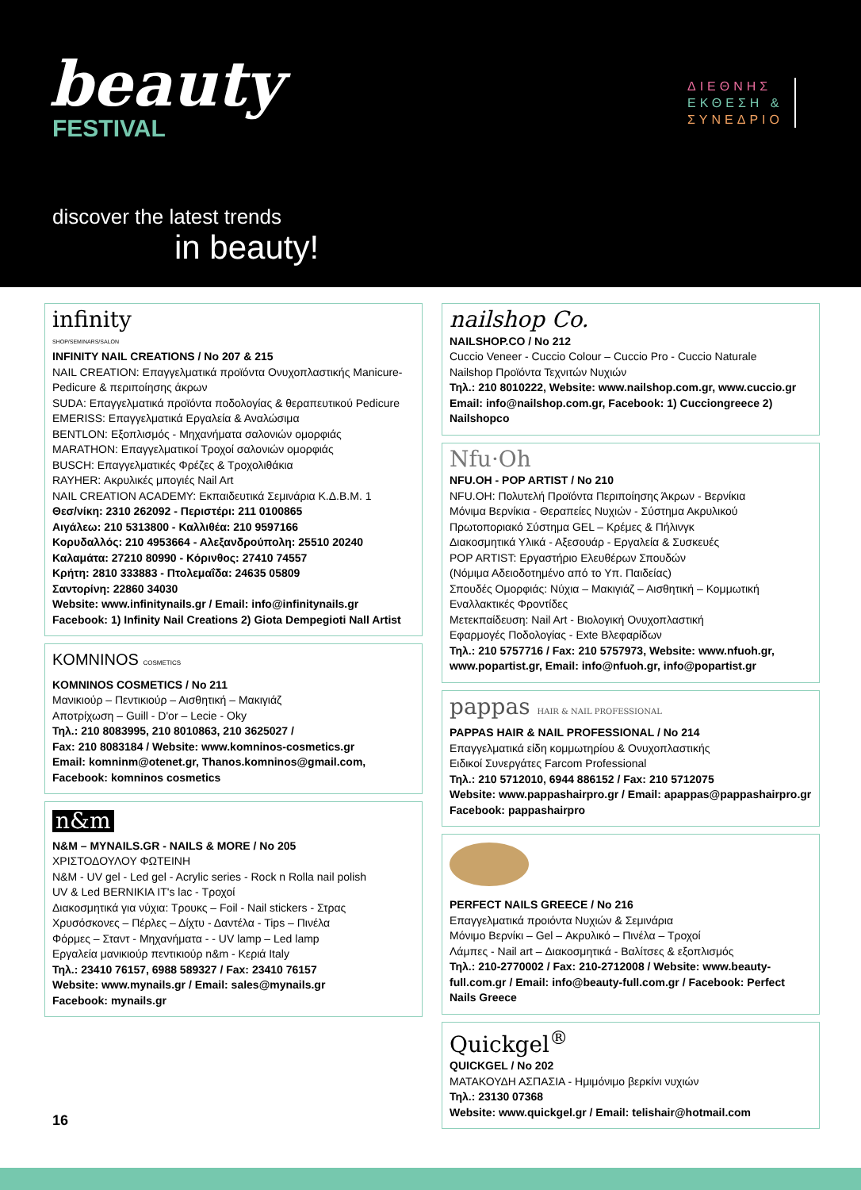beauty
FESTIVAL
ΔΙΕΘΝΗΣ
ΕΚΘΕΣΗ &
ΣΥΝΕΔΡΙΟ
discover the latest trends
in beauty!
infinity
SHOP/SEMINARS/SALON
INFINITY NAIL CREATIONS / No 207 & 215
NAIL CREATION: Επαγγελματικά προϊόντα Ονυχοπλαστικής Manicure-Pedicure & περιποίησης άκρων
SUDA: Επαγγελματικά προϊόντα ποδολογίας & θεραπευτικού Pedicure
EMERISS: Επαγγελματικά Εργαλεία & Αναλώσιμα
BENTLON: Εξοπλισμός - Μηχανήματα σαλονιών ομορφιάς
MARATHON: Επαγγελματικοί Τροχοί σαλονιών ομορφιάς
BUSCH: Επαγγελματικές Φρέζες & Τροχολιθάκια
RAYHER: Ακρυλικές μπογιές Nail Art
NAIL CREATION ACADEMY: Εκπαιδευτικά Σεμινάρια Κ.Δ.Β.Μ. 1
Θεσ/νίκη: 2310 262092 - Περιστέρι: 211 0100865
Αιγάλεω: 210 5313800 - Καλλιθέα: 210 9597166
Κορυδαλλός: 210 4953664 - Αλεξανδρούπολη: 25510 20240
Καλαμάτα: 27210 80990 - Κόρινθος: 27410 74557
Κρήτη: 2810 333883 - Πτολεμαΐδα: 24635 05809
Σαντορίνη: 22860 34030
Website: www.infinitynails.gr / Email: info@infinitynails.gr
Facebook: 1) Infinity Nail Creations 2) Giota Dempegioti Nall Artist
KOMNINOS COSMETICS
KOMNINOS COSMETICS / No 211
Μανικιούρ – Πεντικιούρ – Αισθητική – Μακιγιάζ
Αποτρίχωση – Guill - D'or – Lecie - Oky
Τηλ.: 210 8083995, 210 8010863, 210 3625027 /
Fax: 210 8083184 / Website: www.komninos-cosmetics.gr
Email: komninm@otenet.gr, Thanos.komninos@gmail.com,
Facebook: komninos cosmetics
n&m
N&M – MYNAILS.GR - NAILS & MORE / No 205
ΧΡΙΣΤΟΔΟΥΛΟΥ ΦΩΤΕΙΝΗ
N&M - UV gel - Led gel - Acrylic series - Rock n Rolla nail polish
UV & Led BERNIKIA IT's lac - Τροχοί
Διακοσμητικά για νύχια: Τρουκς – Foil - Nail stickers - Στρας
Χρυσόσκονες – Πέρλες – Δίχτυ - Δαντέλα - Tips – Πινέλα
Φόρμες – Σταντ - Μηχανήματα - - UV lamp – Led lamp
Εργαλεία μανικιούρ πεντικιούρ n&m - Κεριά Italy
Τηλ.: 23410 76157, 6988 589327 / Fax: 23410 76157
Website: www.mynails.gr / Email: sales@mynails.gr
Facebook: mynails.gr
nailshop Co.
NAILSHOP.CO / No 212
Cuccio Veneer - Cuccio Colour – Cuccio Pro - Cuccio Naturale
Nailshop Προϊόντα Τεχνιτών Νυχιών
Τηλ.: 210 8010222, Website: www.nailshop.com.gr, www.cuccio.gr
Email: info@nailshop.com.gr, Facebook: 1) Cucciongreece 2) Nailshopco
Nfu·Oh
NFU.OH - POP ARTIST / No 210
NFU.OH: Πολυτελή Προϊόντα Περιποίησης Άκρων - Βερνίκια
Μόνιμα Βερνίκια - Θεραπείες Νυχιών - Σύστημα Ακρυλικού
Πρωτοποριακό Σύστημα GEL – Κρέμες & Πήλινγκ
Διακοσμητικά Υλικά - Αξεσουάρ - Εργαλεία & Συσκευές
POP ARTIST: Εργαστήριο Ελευθέρων Σπουδών
(Νόμιμα Αδειοδοτημένο από το Υπ. Παιδείας)
Σπουδές Ομορφιάς: Νύχια – Μακιγιάζ – Αισθητική – Κομμωτική
Εναλλακτικές Φροντίδες
Μετεκπαίδευση: Nail Art - Βιολογική Ονυχοπλαστική
Εφαρμογές Ποδολογίας - Exte Βλεφαρίδων
Τηλ.: 210 5757716 / Fax: 210 5757973, Website: www.nfuoh.gr, www.popartist.gr, Email: info@nfuoh.gr, info@popartist.gr
pappas HAIR & NAIL PROFESSIONAL
PAPPAS HAIR & NAIL PROFESSIONAL / No 214
Επαγγελματικά είδη κομμωτηρίου & Ονυχοπλαστικής
Ειδικοί Συνεργάτες Farcom Professional
Τηλ.: 210 5712010, 6944 886152 / Fax: 210 5712075
Website: www.pappashairpro.gr / Email: apappas@pappashairpro.gr
Facebook: pappashairpro
PERFECT NAILS GREECE / No 216
Επαγγελματικά προιόντα Νυχιών & Σεμινάρια
Μόνιμο Βερνίκι – Gel – Ακρυλικό – Πινέλα – Τροχοί
Λάμπες - Nail art – Διακοσμητικά - Βαλίτσες & εξοπλισμός
Τηλ.: 210-2770002 / Fax: 210-2712008 / Website: www.beauty-full.com.gr / Email: info@beauty-full.com.gr / Facebook: Perfect Nails Greece
Quickgel<sup>®</sup>
QUICKGEL / No 202
ΜΑΤΑΚΟΥΔΗ ΑΣΠΑΣΙΑ - Ημιμόνιμο βερκίνι νυχιών
Τηλ.: 23130 07368
Website: www.quickgel.gr / Email: telishair@hotmail.com
16